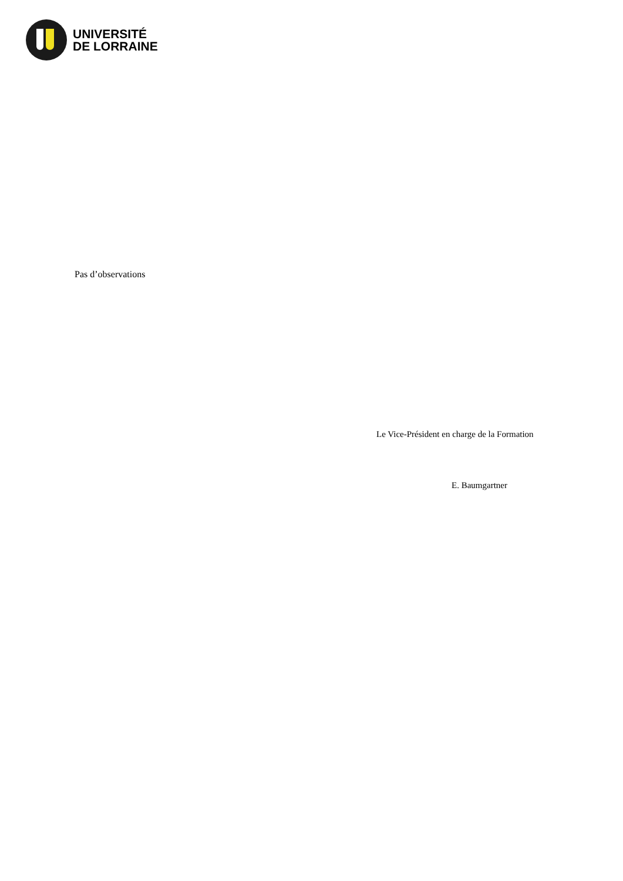UNIVERSITÉ
DE LORRAINE
Pas d’observations
Le Vice-Président en charge de la Formation
E. Baumgartner